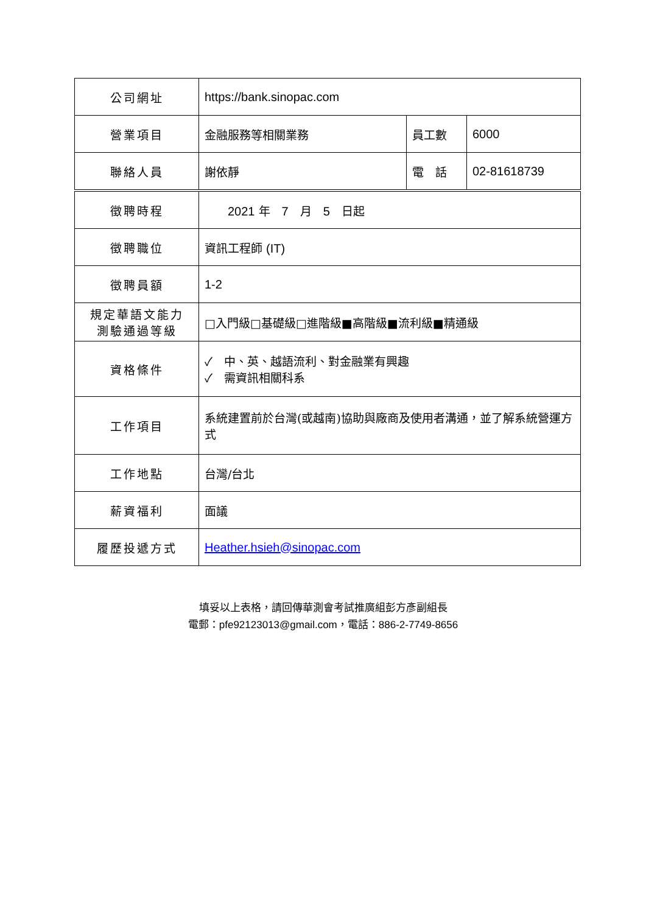| 公司網址 | https://bank.sinopac.com | | |
| 營業項目 | 金融服務等相關業務 | 員工數 | 6000 |
| 聯絡人員 | 謝依靜 | 電 話 | 02-81618739 |
| 徵聘時程 | 2021 年 7 月 5 日起 | | |
| 徵聘職位 | 資訊工程師 (IT) | | |
| 徵聘員額 | 1-2 | | |
| 規定華語文能力 測驗通過等級 | □入門級□基礎級□進階級■高階級■流利級■精通級 | | |
| 資格條件 | ✓ 中、英、越語流利、對金融業有興趣 ✓ 需資訊相關科系 | | |
| 工作項目 | 系統建置前於台灣(或越南)協助與廠商及使用者溝通，並了解系統營運方式 | | |
| 工作地點 | 台灣/台北 | | |
| 薪資福利 | 面議 | | |
| 履歷投遞方式 | Heather.hsieh@sinopac.com | | |
填妥以上表格，請回傳華測會考試推廣組彭方彥副組長
電郵：pfe92123013@gmail.com，電話：886-2-7749-8656